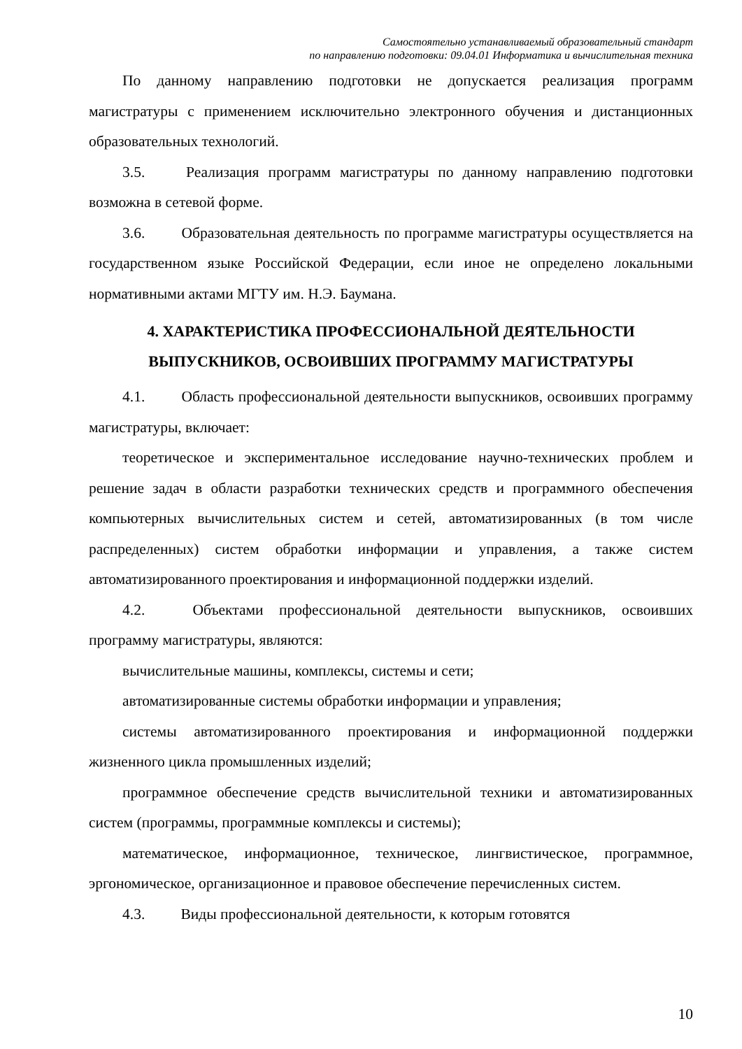Самостоятельно устанавливаемый образовательный стандарт
по направлению подготовки: 09.04.01 Информатика и вычислительная техника
По данному направлению подготовки не допускается реализация программ магистратуры с применением исключительно электронного обучения и дистанционных образовательных технологий.
3.5. Реализация программ магистратуры по данному направлению подготовки возможна в сетевой форме.
3.6. Образовательная деятельность по программе магистратуры осуществляется на государственном языке Российской Федерации, если иное не определено локальными нормативными актами МГТУ им. Н.Э. Баумана.
4. ХАРАКТЕРИСТИКА ПРОФЕССИОНАЛЬНОЙ ДЕЯТЕЛЬНОСТИ
ВЫПУСКНИКОВ, ОСВОИВШИХ ПРОГРАММУ МАГИСТРАТУРЫ
4.1. Область профессиональной деятельности выпускников, освоивших программу магистратуры, включает:
теоретическое и экспериментальное исследование научно-технических проблем и решение задач в области разработки технических средств и программного обеспечения компьютерных вычислительных систем и сетей, автоматизированных (в том числе распределенных) систем обработки информации и управления, а также систем автоматизированного проектирования и информационной поддержки изделий.
4.2. Объектами профессиональной деятельности выпускников, освоивших программу магистратуры, являются:
вычислительные машины, комплексы, системы и сети;
автоматизированные системы обработки информации и управления;
системы автоматизированного проектирования и информационной поддержки жизненного цикла промышленных изделий;
программное обеспечение средств вычислительной техники и автоматизированных систем (программы, программные комплексы и системы);
математическое, информационное, техническое, лингвистическое, программное, эргономическое, организационное и правовое обеспечение перечисленных систем.
4.3. Виды профессиональной деятельности, к которым готовятся
10